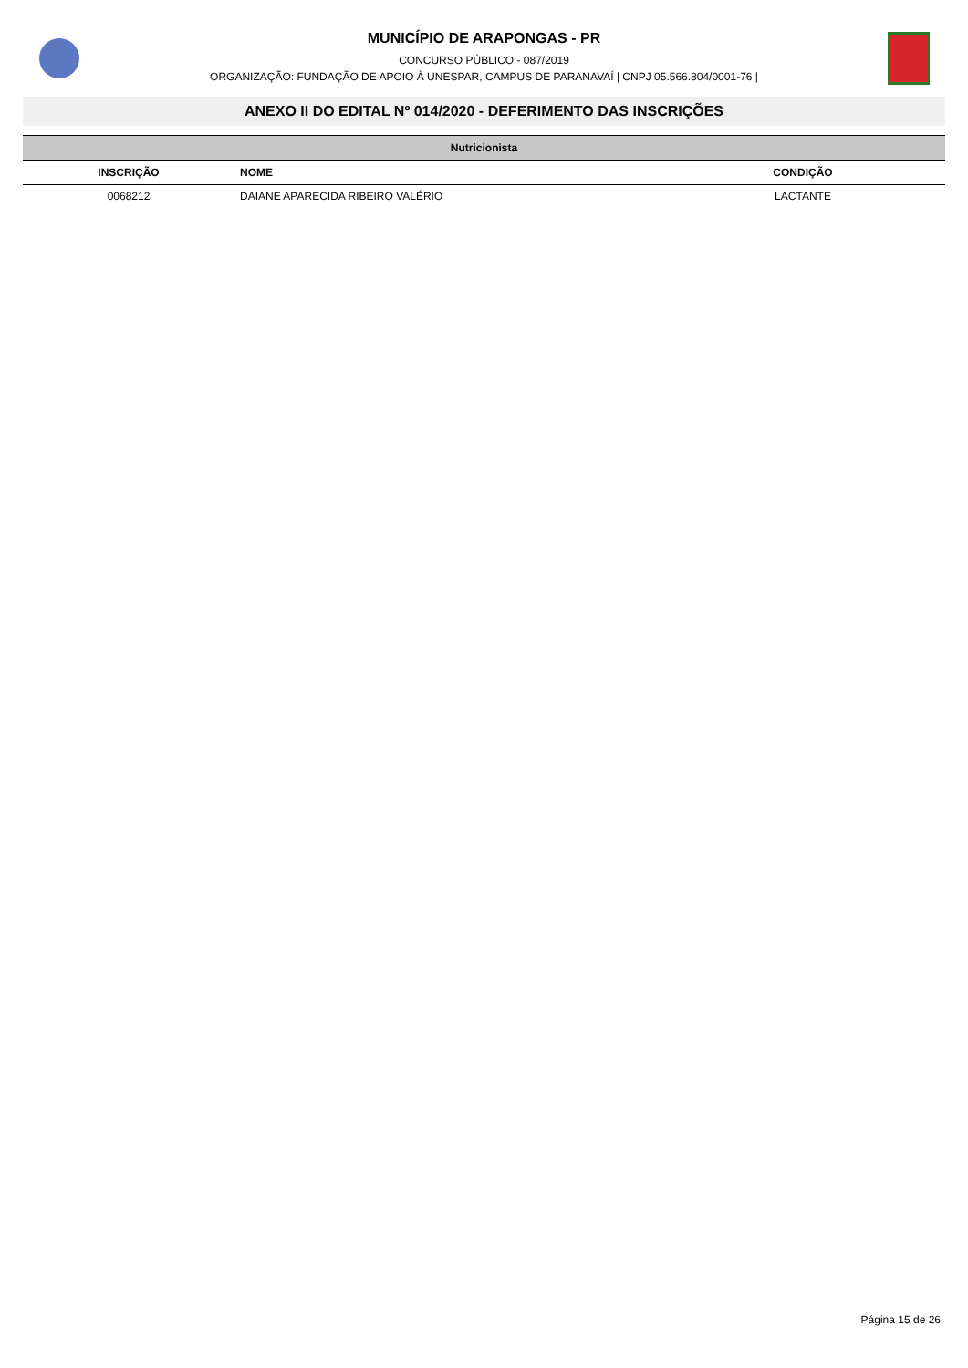MUNICÍPIO DE ARAPONGAS - PR
CONCURSO PÚBLICO - 087/2019
ORGANIZAÇÃO: FUNDAÇÃO DE APOIO À UNESPAR, CAMPUS DE PARANAVAÍ | CNPJ 05.566.804/0001-76 |
ANEXO II DO EDITAL Nº 014/2020 - DEFERIMENTO DAS INSCRIÇÕES
| Nutricionista | | |
| INSCRIÇÃO | NOME | CONDIÇÃO |
| 0068212 | DAIANE APARECIDA RIBEIRO VALÉRIO | LACTANTE |
Página 15 de 26